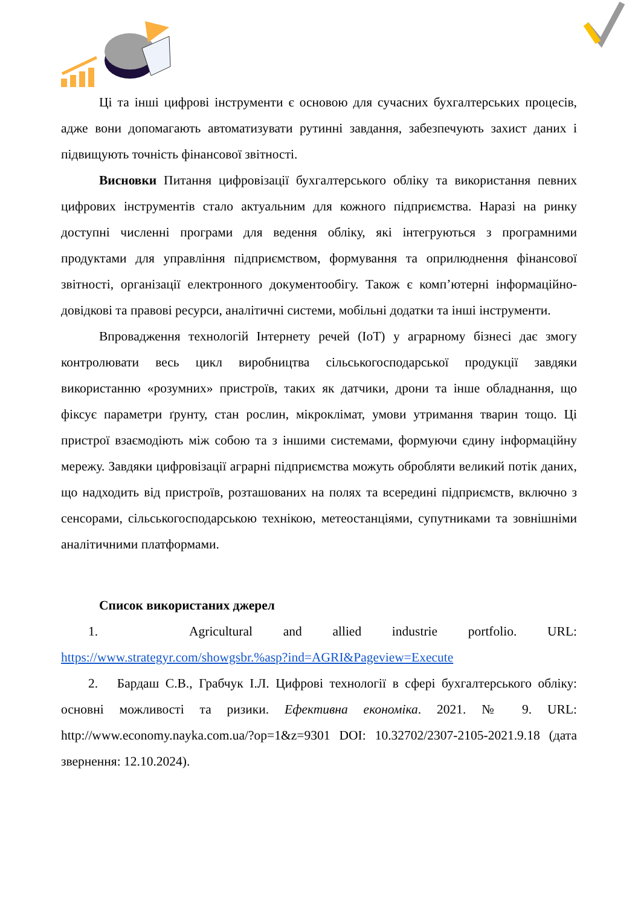Ці та інші цифрові інструменти є основою для сучасних бухгалтерських процесів, адже вони допомагають автоматизувати рутинні завдання, забезпечують захист даних і підвищують точність фінансової звітності.
Висновки Питання цифровізації бухгалтерського обліку та використання певних цифрових інструментів стало актуальним для кожного підприємства. Наразі на ринку доступні численні програми для ведення обліку, які інтегруються з програмними продуктами для управління підприємством, формування та оприлюднення фінансової звітності, організації електронного документообігу. Також є комп’ютерні інформаційно-довідкові та правові ресурси, аналітичні системи, мобільні додатки та інші інструменти.
Впровадження технологій Інтернету речей (IoT) у аграрному бізнесі дає змогу контролювати весь цикл виробництва сільськогосподарської продукції завдяки використанню «розумних» пристроїв, таких як датчики, дрони та інше обладнання, що фіксує параметри ґрунту, стан рослин, мікроклімат, умови утримання тварин тощо. Ці пристрої взаємодіють між собою та з іншими системами, формуючи єдину інформаційну мережу. Завдяки цифровізації аграрні підприємства можуть обробляти великий потік даних, що надходить від пристроїв, розташованих на полях та всередині підприємств, включно з сенсорами, сільськогосподарською технікою, метеостанціями, супутниками та зовнішніми аналітичними платформами.
Список використаних джерел
1. Agricultural and allied industrie portfolio. URL: https://www.strategyr.com/showgsbr.%asp?ind=AGRI&Pageview=Execute
2. Бардаш С.В., Грабчук І.Л. Цифрові технології в сфері бухгалтерського обліку: основні можливості та ризики. Ефективна економіка. 2021. № 9. URL: http://www.economy.nayka.com.ua/?op=1&z=9301 DOI: 10.32702/2307-2105-2021.9.18 (дата звернення: 12.10.2024).